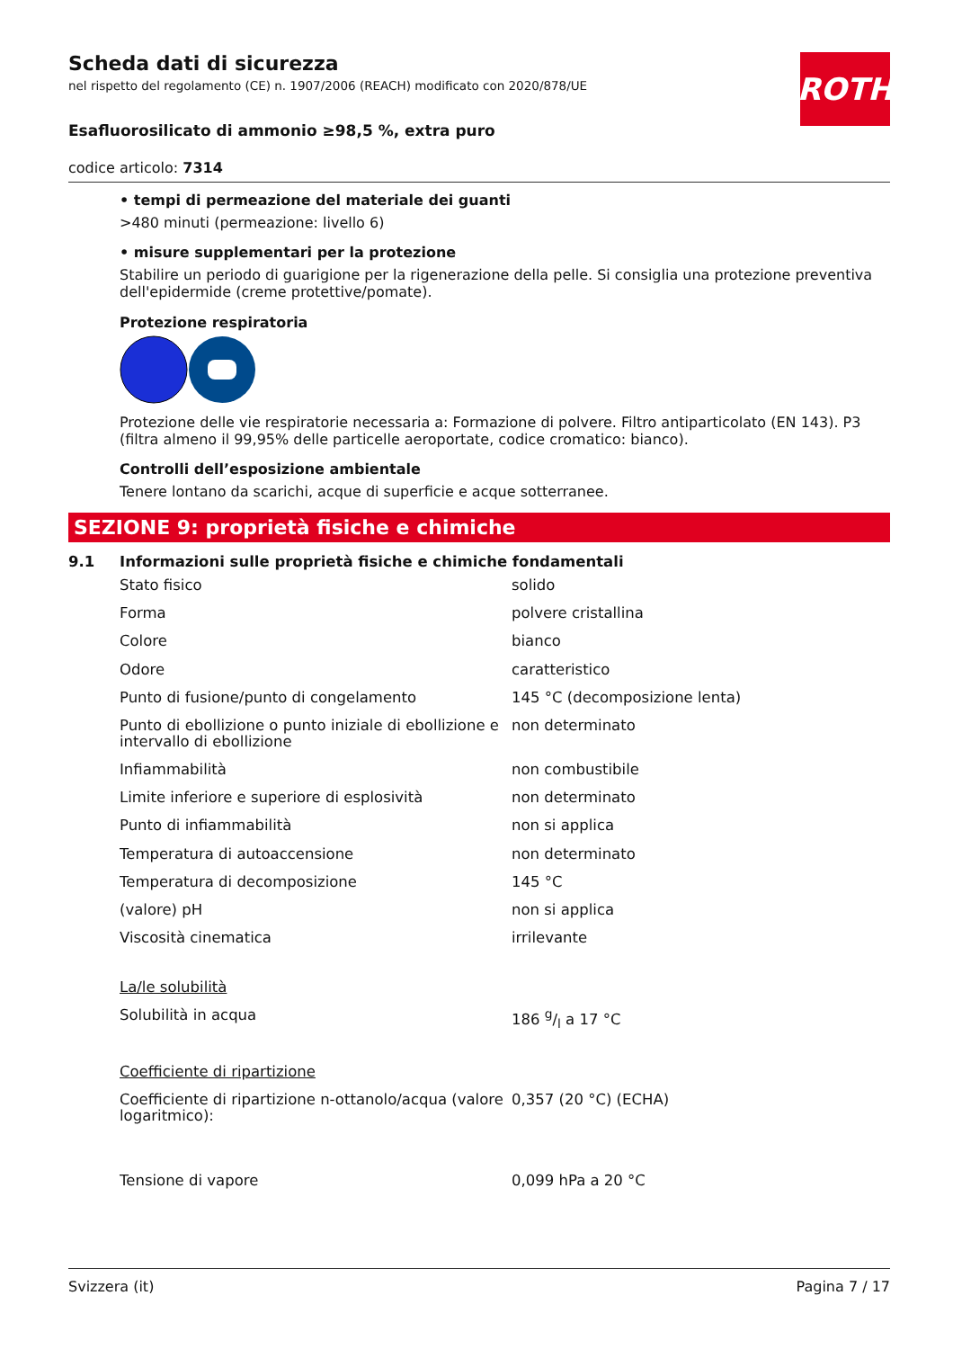ROTH
Scheda dati di sicurezza
nel rispetto del regolamento (CE) n. 1907/2006 (REACH) modificato con 2020/878/UE
Esafluorosilicato di ammonio ≥98,5 %, extra puro
codice articolo: 7314
• tempi di permeazione del materiale dei guanti
>480 minuti (permeazione: livello 6)
• misure supplementari per la protezione
Stabilire un periodo di guarigione per la rigenerazione della pelle. Si consiglia una protezione preventiva dell'epidermide (creme protettive/pomate).
Protezione respiratoria
Protezione delle vie respiratorie necessaria a: Formazione di polvere. Filtro antiparticolato (EN 143). P3 (filtra almeno il 99,95% delle particelle aeroportate, codice cromatico: bianco).
Controlli dell’esposizione ambientale
Tenere lontano da scarichi, acque di superficie e acque sotterranee.
SEZIONE 9: proprietà fisiche e chimiche
9.1 Informazioni sulle proprietà fisiche e chimiche fondamentali
| Stato fisico | solido |
| Forma | polvere cristallina |
| Colore | bianco |
| Odore | caratteristico |
| Punto di fusione/punto di congelamento | 145 °C (decomposizione lenta) |
| Punto di ebollizione o punto iniziale di ebollizione e intervallo di ebollizione | non determinato |
| Infiammabilità | non combustibile |
| Limite inferiore e superiore di esplosività | non determinato |
| Punto di infiammabilità | non si applica |
| Temperatura di autoaccensione | non determinato |
| Temperatura di decomposizione | 145 °C |
| (valore) pH | non si applica |
| Viscosità cinematica | irrilevante |
| La/le solubilità | |
| Solubilità in acqua | 186 g/l a 17 °C |
| Coefficiente di ripartizione | |
| Coefficiente di ripartizione n-ottanolo/acqua (valore logaritmico): | 0,357 (20 °C) (ECHA) |
| Tensione di vapore | 0,099 hPa a 20 °C |
Svizzera (it) Pagina 7 / 17